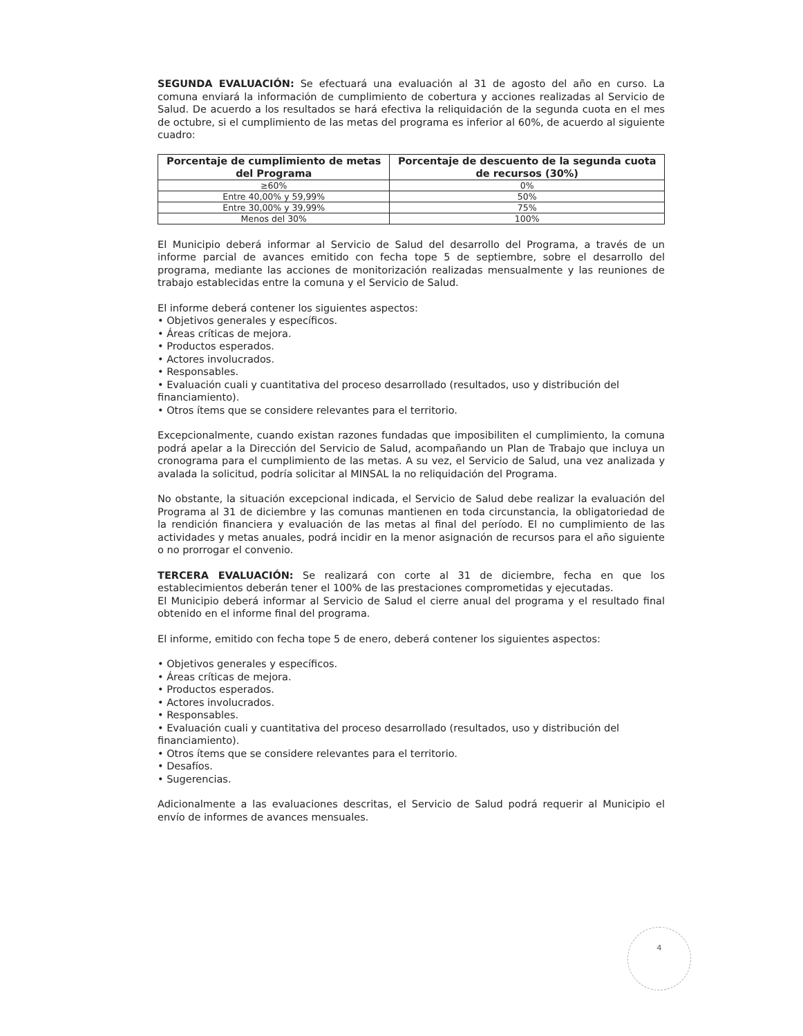SEGUNDA EVALUACIÓN: Se efectuará una evaluación al 31 de agosto del año en curso. La comuna enviará la información de cumplimiento de cobertura y acciones realizadas al Servicio de Salud. De acuerdo a los resultados se hará efectiva la reliquidación de la segunda cuota en el mes de octubre, si el cumplimiento de las metas del programa es inferior al 60%, de acuerdo al siguiente cuadro:
| Porcentaje de cumplimiento de metas del Programa | Porcentaje de descuento de la segunda cuota de recursos (30%) |
| --- | --- |
| ≥60% | 0% |
| Entre 40,00% y 59,99% | 50% |
| Entre 30,00% y 39,99% | 75% |
| Menos del 30% | 100% |
El Municipio deberá informar al Servicio de Salud del desarrollo del Programa, a través de un informe parcial de avances emitido con fecha tope 5 de septiembre, sobre el desarrollo del programa, mediante las acciones de monitorización realizadas mensualmente y las reuniones de trabajo establecidas entre la comuna y el Servicio de Salud.
El informe deberá contener los siguientes aspectos:
• Objetivos generales y específicos.
• Áreas críticas de mejora.
• Productos esperados.
• Actores involucrados.
• Responsables.
• Evaluación cuali y cuantitativa del proceso desarrollado (resultados, uso y distribución del financiamiento).
• Otros ítems que se considere relevantes para el territorio.
Excepcionalmente, cuando existan razones fundadas que imposibiliten el cumplimiento, la comuna podrá apelar a la Dirección del Servicio de Salud, acompañando un Plan de Trabajo que incluya un cronograma para el cumplimiento de las metas. A su vez, el Servicio de Salud, una vez analizada y avalada la solicitud, podría solicitar al MINSAL la no reliquidación del Programa.
No obstante, la situación excepcional indicada, el Servicio de Salud debe realizar la evaluación del Programa al 31 de diciembre y las comunas mantienen en toda circunstancia, la obligatoriedad de la rendición financiera y evaluación de las metas al final del período. El no cumplimiento de las actividades y metas anuales, podrá incidir en la menor asignación de recursos para el año siguiente o no prorrogar el convenio.
TERCERA EVALUACIÓN: Se realizará con corte al 31 de diciembre, fecha en que los establecimientos deberán tener el 100% de las prestaciones comprometidas y ejecutadas.
El Municipio deberá informar al Servicio de Salud el cierre anual del programa y el resultado final obtenido en el informe final del programa.
El informe, emitido con fecha tope 5 de enero, deberá contener los siguientes aspectos:
• Objetivos generales y específicos.
• Áreas críticas de mejora.
• Productos esperados.
• Actores involucrados.
• Responsables.
• Evaluación cuali y cuantitativa del proceso desarrollado (resultados, uso y distribución del financiamiento).
• Otros ítems que se considere relevantes para el territorio.
• Desafíos.
• Sugerencias.
Adicionalmente a las evaluaciones descritas, el Servicio de Salud podrá requerir al Municipio el envío de informes de avances mensuales.
4